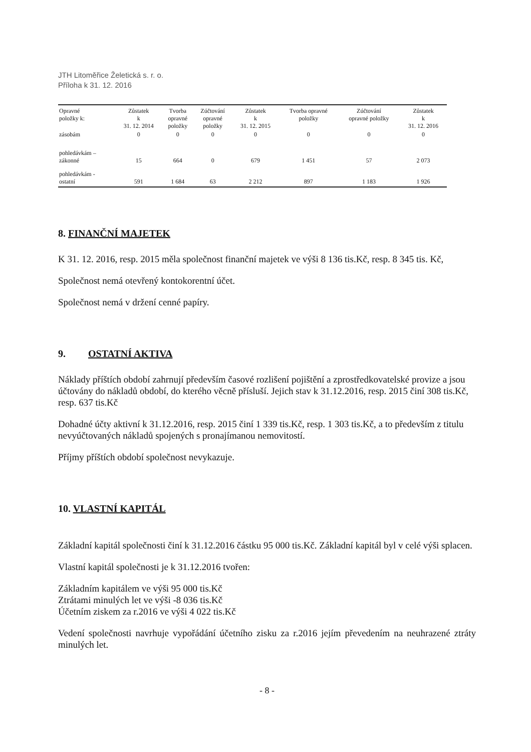JTH Litoměřice Želetická s. r. o.
Příloha k 31. 12. 2016
| Opravné položky k: | Zůstatek k 31. 12. 2014 | Tvorba opravné položky | Zúčtování opravné položky | Zůstatek k 31. 12. 2015 | Tvorba opravné položky | Zúčtování opravné položky | Zůstatek k 31. 12. 2016 |
| --- | --- | --- | --- | --- | --- | --- | --- |
| zásobám | 0 | 0 | 0 | 0 | 0 | 0 | 0 |
| pohledávkám – zákonné | 15 | 664 | 0 | 679 | 1 451 | 57 | 2 073 |
| pohledávkám - ostatní | 591 | 1 684 | 63 | 2 212 | 897 | 1 183 | 1 926 |
8. FINANČNÍ MAJETEK
K 31. 12. 2016, resp. 2015 měla společnost finanční majetek ve výši 8 136 tis.Kč, resp. 8 345 tis. Kč,
Společnost nemá otevřený kontokorentní účet.
Společnost nemá v držení cenné papíry.
9. OSTATNÍ AKTIVA
Náklady příštích období zahrnují především časové rozlišení pojištění a zprostředkovatelské provize a jsou účtovány do nákladů období, do kterého věcně přísluší. Jejich stav k 31.12.2016, resp. 2015 činí 308 tis.Kč, resp. 637 tis.Kč
Dohadné účty aktivní k 31.12.2016, resp. 2015 činí 1 339 tis.Kč, resp. 1 303 tis.Kč, a to především z titulu nevyúčtovaných nákladů spojených s pronajímanou nemovitostí.
Příjmy příštích období společnost nevykazuje.
10. VLASTNÍ KAPITÁL
Základní kapitál společnosti činí k 31.12.2016 částku 95 000 tis.Kč. Základní kapitál byl v celé výši splacen.
Vlastní kapitál společnosti je k 31.12.2016 tvořen:
Základním kapitálem ve výši 95 000 tis.Kč
Ztrátami minulých let ve výši -8 036 tis.Kč
Účetním ziskem za r.2016 ve výši 4 022 tis.Kč
Vedení společnosti navrhuje vypořádání účetního zisku za r.2016 jejím převedením na neuhrazené ztráty minulých let.
- 8 -